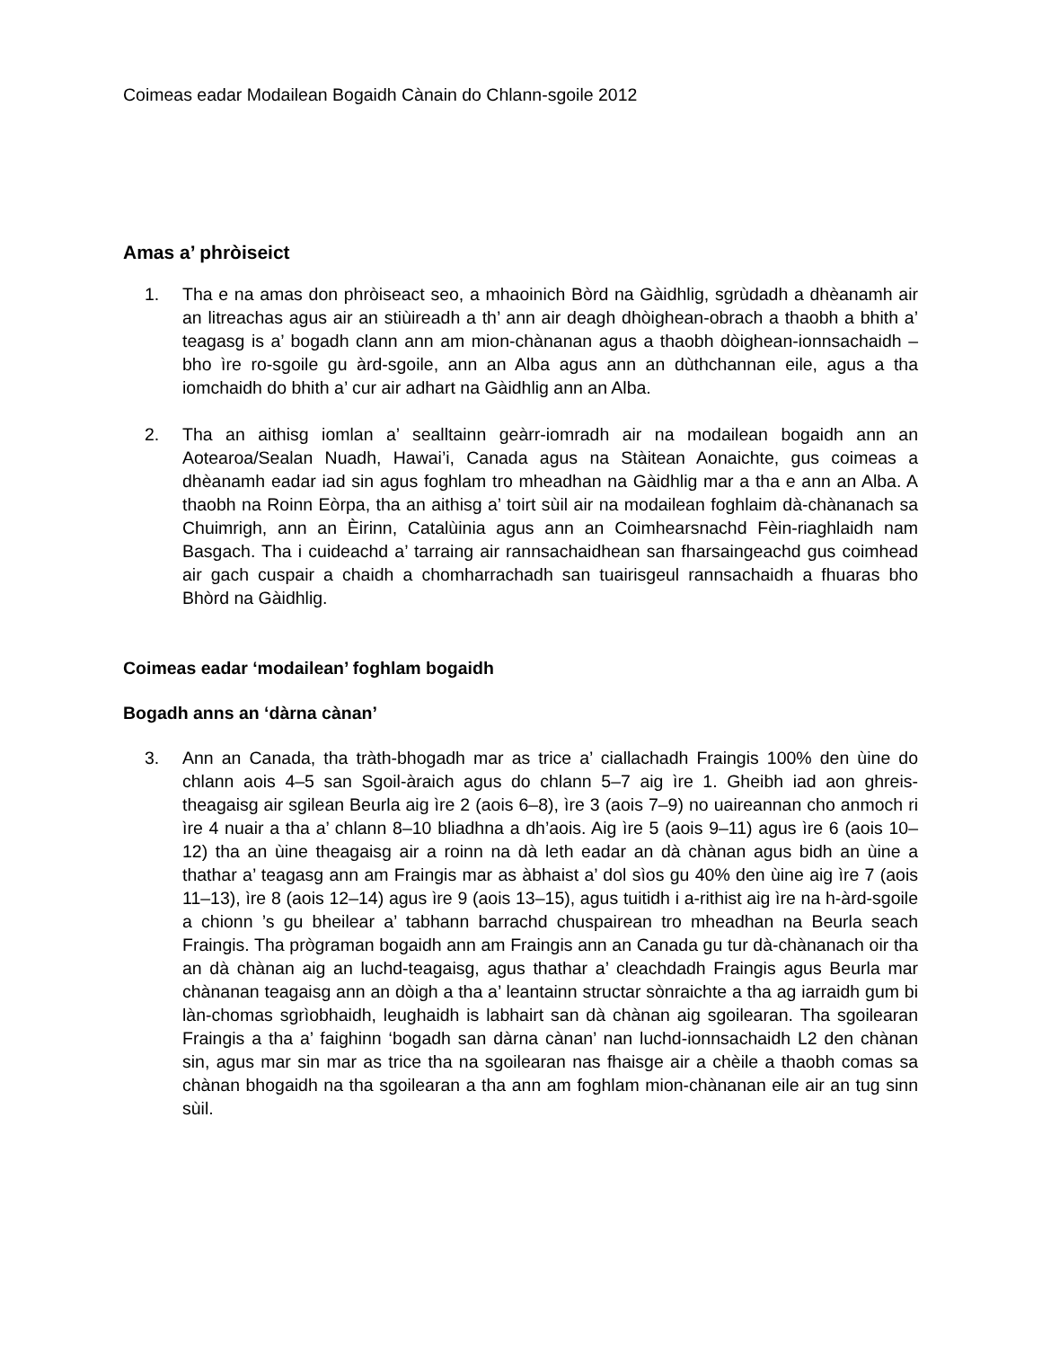Coimeas eadar Modailean Bogaidh Cànain do Chlann-sgoile 2012
Amas a’ phròiseict
1. Tha e na amas don phròiseact seo, a mhaoinich Bòrd na Gàidhlig, sgrùdadh a dhèanamh air an litreachas agus air an stiùireadh a th’ ann air deagh dhòighean-obrach a thaobh a bhith a’ teagasg is a’ bogadh clann ann am mion-chànanan agus a thaobh dòighean-ionnsachaidh – bho ìre ro-sgoile gu àrd-sgoile, ann an Alba agus ann an dùthchannan eile, agus a tha iomchaidh do bhith a’ cur air adhart na Gàidhlig ann an Alba.
2. Tha an aithisg iomlan a’ sealltainn geàrr-iomradh air na modailean bogaidh ann an Aotearoa/Sealan Nuadh, Hawai’i, Canada agus na Stàitean Aonaichte, gus coimeas a dhèanamh eadar iad sin agus foghlam tro mheadhan na Gàidhlig mar a tha e ann an Alba. A thaobh na Roinn Eòrpa, tha an aithisg a’ toirt sùil air na modailean foghlaim dà-chànanach sa Chuimrigh, ann an Èirinn, Catalùinia agus ann an Coimhearsnachd Fèin-riaghlaidh nam Basgach. Tha i cuideachd a’ tarraing air rannsachaidhean san fharsaingeachd gus coimhead air gach cuspair a chaidh a chomharrachadh san tuairisgeul rannsachaidh a fhuaras bho Bhòrd na Gàidhlig.
Coimeas eadar ‘modailean’ foghlam bogaidh
Bogadh anns an ‘dàrna cànan’
3. Ann an Canada, tha tràth-bhogadh mar as trice a’ ciallachadh Fraingis 100% den ùine do chlann aois 4–5 san Sgoil-àraich agus do chlann 5–7 aig ìre 1. Gheibh iad aon ghreis-theagaisg air sgilean Beurla aig ìre 2 (aois 6–8), ìre 3 (aois 7–9) no uaireannan cho anmoch ri ìre 4 nuair a tha a’ chlann 8–10 bliadhna a dh’aois. Aig ìre 5 (aois 9–11) agus ìre 6 (aois 10–12) tha an ùine theagaisg air a roinn na dà leth eadar an dà chànan agus bidh an ùine a thathar a’ teagasg ann am Fraingis mar as àbhaist a’ dol sìos gu 40% den ùine aig ìre 7 (aois 11–13), ìre 8 (aois 12–14) agus ìre 9 (aois 13–15), agus tuitidh i a-rithist aig ìre na h-àrd-sgoile a chionn ’s gu bheilear a’ tabhann barrachd chuspairean tro mheadhan na Beurla seach Fraingis. Tha prògraman bogaidh ann am Fraingis ann an Canada gu tur dà-chànanach oir tha an dà chànan aig an luchd-teagaisg, agus thathar a’ cleachdadh Fraingis agus Beurla mar chànanan teagaisg ann an dòigh a tha a’ leantainn structar sònraichte a tha ag iarraidh gum bi làn-chomas sgrìobhaidh, leughaidh is labhairt san dà chànan aig sgoilearan. Tha sgoilearan Fraingis a tha a’ faighinn ‘bogadh san dàrna cànan’ nan luchd-ionnsachaidh L2 den chànan sin, agus mar sin mar as trice tha na sgoilearan nas fhaisge air a chèile a thaobh comas sa chànan bhogaidh na tha sgoilearan a tha ann am foghlam mion-chànanan eile air an tug sinn sùil.